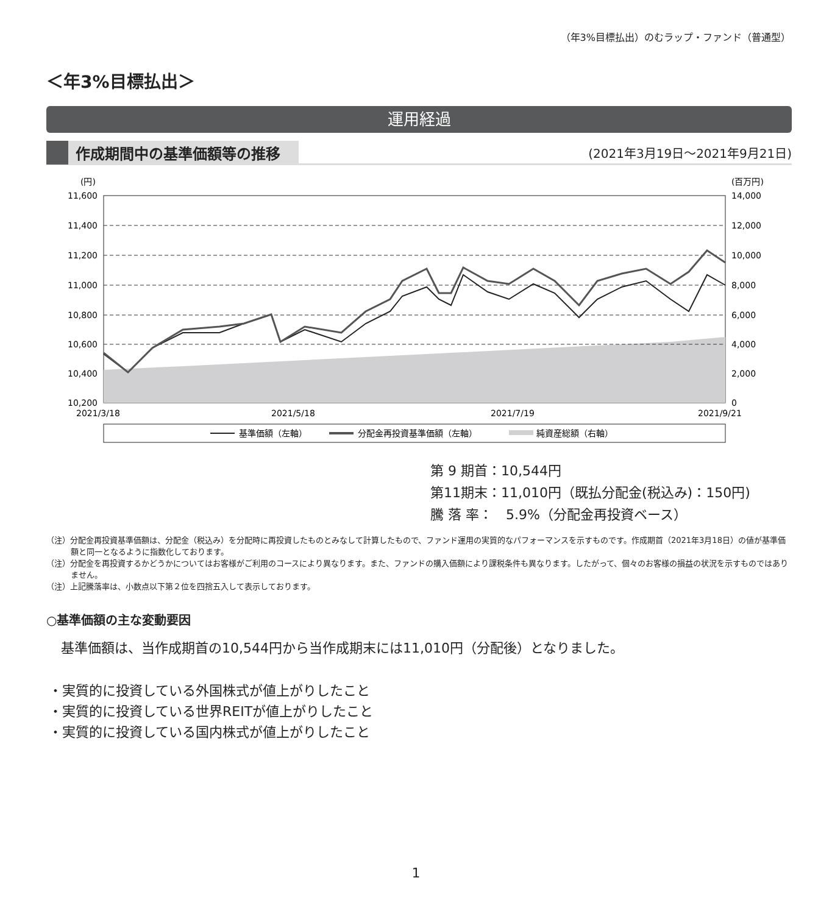（年3%目標払出）のむラップ・ファンド（普通型）
＜年3%目標払出＞
運用経過
作成期間中の基準価額等の推移 (2021年3月19日～2021年9月21日)
(円)
(百万円)
11,600
11,400
11,200
11,000
10,800
10,600
10,400
10,200
14,000
12,000
10,000
8,000
6,000
4,000
2,000
0
2021/3/18
2021/5/18
2021/7/19
2021/9/21
基準価額（左軸）
分配金再投資基準価額（左軸）
純資産総額（右軸）
第 9 期首：10,544円
第11期末：11,010円（既払分配金(税込み)：150円)
騰 落 率：　5.9%（分配金再投資ベース）
（注）分配金再投資基準価額は、分配金（税込み）を分配時に再投資したものとみなして計算したもので、ファンド運用の実質的なパフォーマンスを示すものです。作成期首（2021年3月18日）の値が基準価額と同一となるように指数化しております。
（注）分配金を再投資するかどうかについてはお客様がご利用のコースにより異なります。また、ファンドの購入価額により課税条件も異なります。したがって、個々のお客様の損益の状況を示すものではありません。
（注）上記騰落率は、小数点以下第２位を四捨五入して表示しております。
○基準価額の主な変動要因
基準価額は、当作成期首の10,544円から当作成期末には11,010円（分配後）となりました。
・実質的に投資している外国株式が値上がりしたこと
・実質的に投資している世界REITが値上がりしたこと
・実質的に投資している国内株式が値上がりしたこと
1